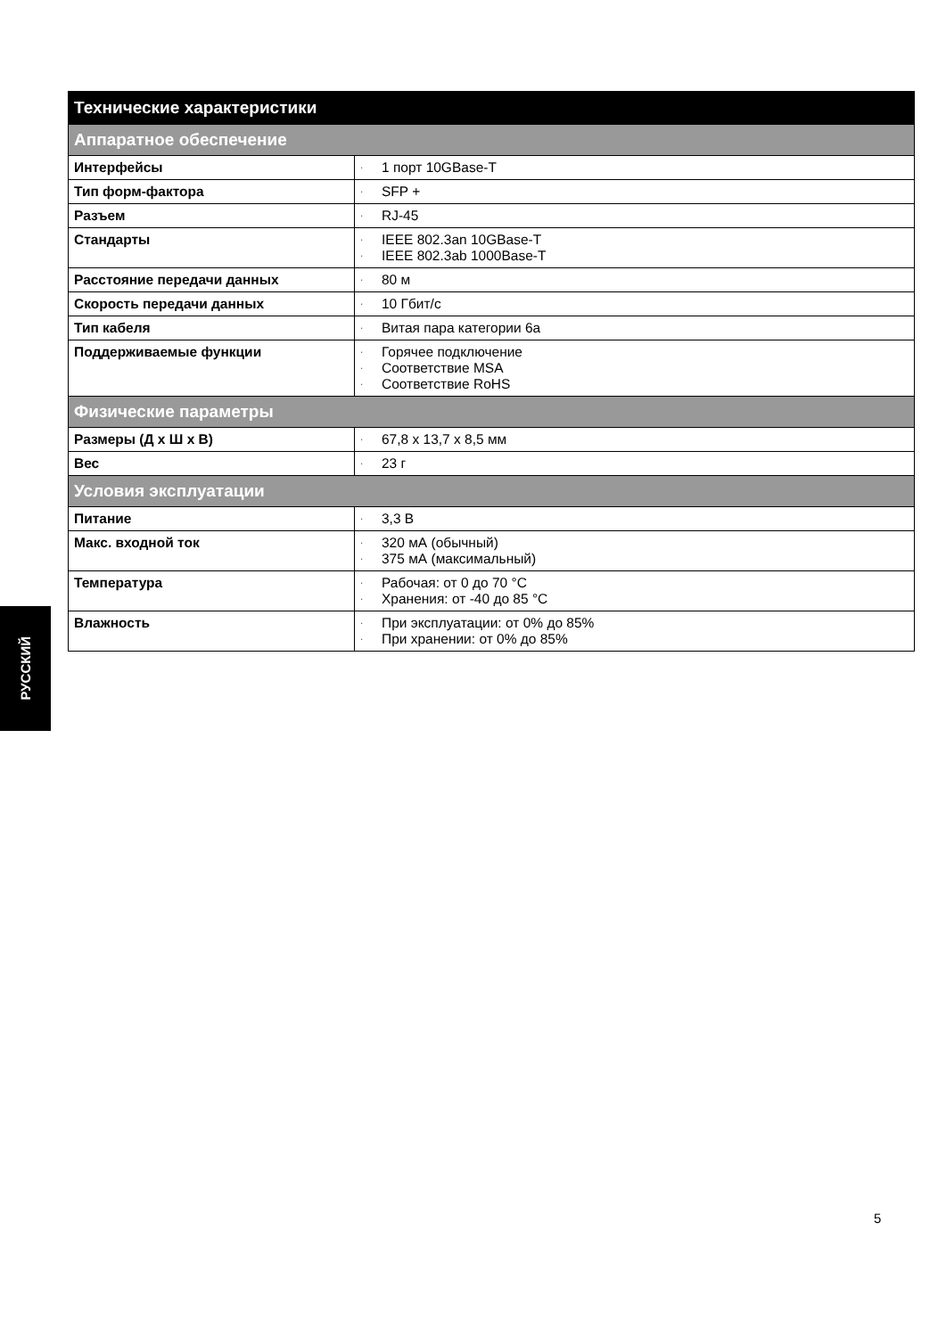| Технические характеристики | |
| --- | --- |
| Аппаратное обеспечение | |
| Интерфейсы | · 1 порт 10GBase-T |
| Тип форм-фактора | · SFP + |
| Разъем | · RJ-45 |
| Стандарты | · IEEE 802.3an 10GBase-T · IEEE 802.3ab 1000Base-T |
| Расстояние передачи данных | · 80 м |
| Скорость передачи данных | · 10 Гбит/с |
| Тип кабеля | · Витая пара категории 6a |
| Поддерживаемые функции | · Горячее подключение · Соответствие MSA · Соответствие RoHS |
| Физические параметры | |
| Размеры (Д x Ш x В) | · 67,8 x 13,7 x 8,5 мм |
| Вес | · 23 г |
| Условия эксплуатации | |
| Питание | · 3,3 В |
| Макс. входной ток | · 320 мА (обычный) · 375 мА (максимальный) |
| Температура | · Рабочая: от 0 до 70 °C · Хранения: от -40 до 85 °C |
| Влажность | · При эксплуатации: от 0% до 85% · При хранении: от 0% до 85% |
РУССКИЙ
5